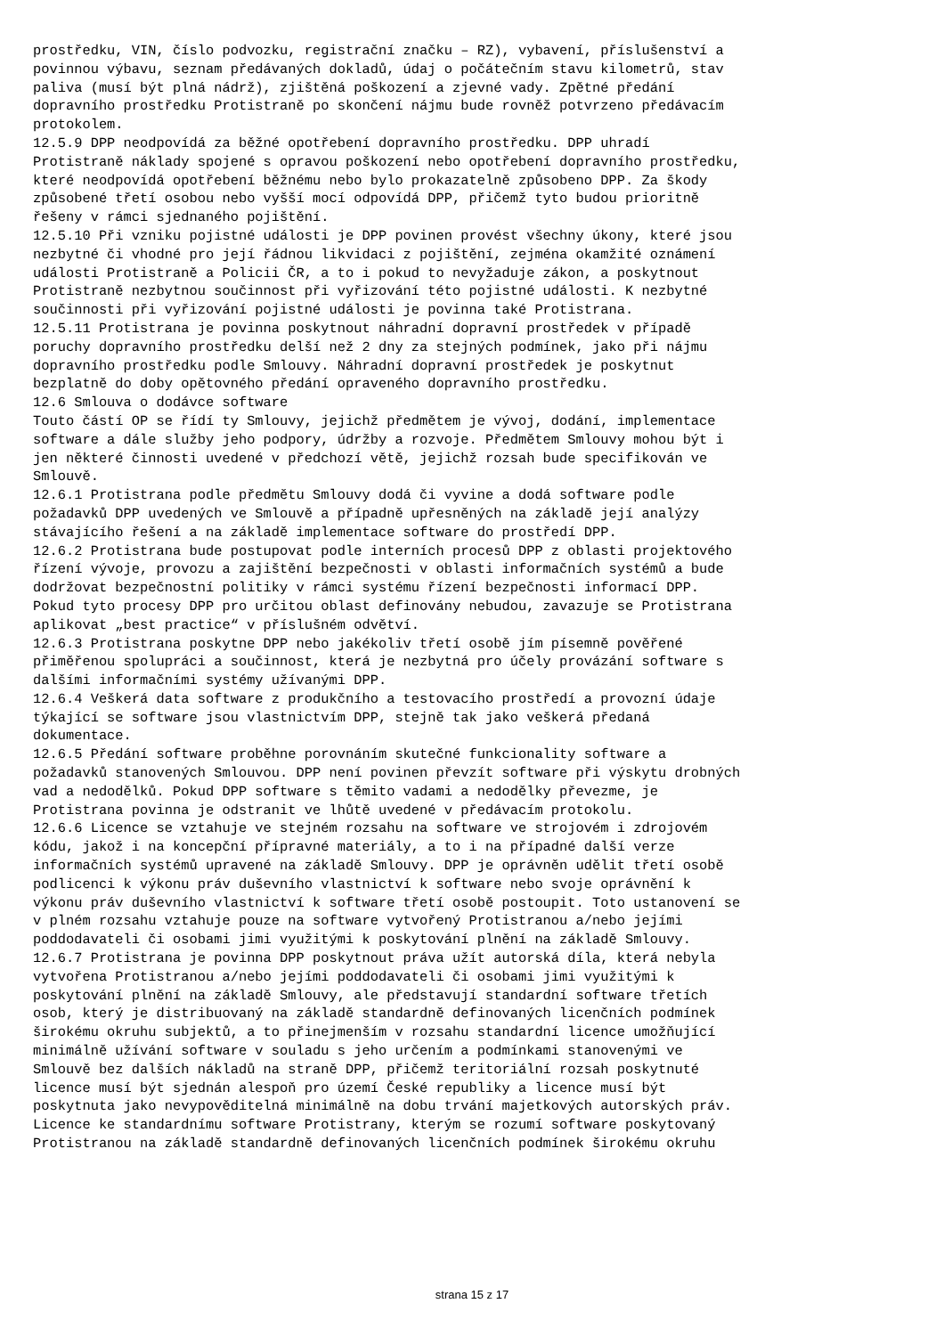prostředku, VIN, číslo podvozku, registrační značku – RZ), vybavení, příslušenství a povinnou výbavu, seznam předávaných dokladů, údaj o počátečním stavu kilometrů, stav paliva (musí být plná nádrž), zjištěná poškození a zjevné vady. Zpětné předání dopravního prostředku Protistraně po skončení nájmu bude rovněž potvrzeno předávacím protokolem. 12.5.9 DPP neodpovídá za běžné opotřebení dopravního prostředku. DPP uhradí Protistraně náklady spojené s opravou poškození nebo opotřebení dopravního prostředku, které neodpovídá opotřebení běžnému nebo bylo prokazatelně způsobeno DPP. Za škody způsobené třetí osobou nebo vyšší mocí odpovídá DPP, přičemž tyto budou prioritně řešeny v rámci sjednaného pojištění. 12.5.10 Při vzniku pojistné události je DPP povinen provést všechny úkony, které jsou nezbytné či vhodné pro její řádnou likvidaci z pojištění, zejména okamžité oznámení události Protistraně a Policii ČR, a to i pokud to nevyžaduje zákon, a poskytnout Protistraně nezbytnou součinnost při vyřizování této pojistné události. K nezbytné součinnosti při vyřizování pojistné události je povinna také Protistrana. 12.5.11 Protistrana je povinna poskytnout náhradní dopravní prostředek v případě poruchy dopravního prostředku delší než 2 dny za stejných podmínek, jako při nájmu dopravního prostředku podle Smlouvy. Náhradní dopravní prostředek je poskytnut bezplatně do doby opětovného předání opraveného dopravního prostředku. 12.6 Smlouva o dodávce software Touto částí OP se řídí ty Smlouvy, jejichž předmětem je vývoj, dodání, implementace software a dále služby jeho podpory, údržby a rozvoje. Předmětem Smlouvy mohou být i jen některé činnosti uvedené v předchozí větě, jejichž rozsah bude specifikován ve Smlouvě. 12.6.1 Protistrana podle předmětu Smlouvy dodá či vyvine a dodá software podle požadavků DPP uvedených ve Smlouvě a případně upřesněných na základě její analýzy stávajícího řešení a na základě implementace software do prostředí DPP. 12.6.2 Protistrana bude postupovat podle interních procesů DPP z oblasti projektového řízení vývoje, provozu a zajištění bezpečnosti v oblasti informačních systémů a bude dodržovat bezpečnostní politiky v rámci systému řízení bezpečnosti informací DPP. Pokud tyto procesy DPP pro určitou oblast definovány nebudou, zavazuje se Protistrana aplikovat „best practice“ v příslušném odvětví. 12.6.3 Protistrana poskytne DPP nebo jakékoliv třetí osobě jím písemně pověřené přiměřenou spolupráci a součinnost, která je nezbytná pro účely provázání software s dalšími informačními systémy užívanými DPP. 12.6.4 Veškerá data software z produkčního a testovacího prostředí a provozní údaje týkající se software jsou vlastnictvím DPP, stejně tak jako veškerá předaná dokumentace. 12.6.5 Předání software proběhne porovnáním skutečné funkcionality software a požadavků stanovených Smlouvou. DPP není povinen převzít software při výskytu drobných vad a nedodělků. Pokud DPP software s těmito vadami a nedodělky převezme, je Protistrana povinna je odstranit ve lhůtě uvedené v předávacím protokolu. 12.6.6 Licence se vztahuje ve stejném rozsahu na software ve strojovém i zdrojovém kódu, jakož i na koncepční přípravné materiály, a to i na případné další verze informačních systémů upravené na základě Smlouvy. DPP je oprávněn udělit třetí osobě podlicenci k výkonu práv duševního vlastnictví k software nebo svoje oprávnění k výkonu práv duševního vlastnictví k software třetí osobě postoupit. Toto ustanovení se v plném rozsahu vztahuje pouze na software vytvořený Protistranou a/nebo jejími poddodavateli či osobami jimi využitými k poskytování plnění na základě Smlouvy. 12.6.7 Protistrana je povinna DPP poskytnout práva užít autorská díla, která nebyla vytvořena Protistranou a/nebo jejími poddodavateli či osobami jimi využitými k poskytování plnění na základě Smlouvy, ale představují standardní software třetích osob, který je distribuovaný na základě standardně definovaných licenčních podmínek širokému okruhu subjektů, a to přinejmenším v rozsahu standardní licence umožňující minimálně užívání software v souladu s jeho určením a podmínkami stanovenými ve Smlouvě bez dalších nákladů na straně DPP, přičemž teritoriální rozsah poskytnuté licence musí být sjednán alespoň pro území České republiky a licence musí být poskytnuta jako nevypověditelná minimálně na dobu trvání majetkových autorských práv. Licence ke standardnímu software Protistrany, kterým se rozumí software poskytovaný Protistranou na základě standardně definovaných licenčních podmínek širokému okruhu
strana 15 z 17